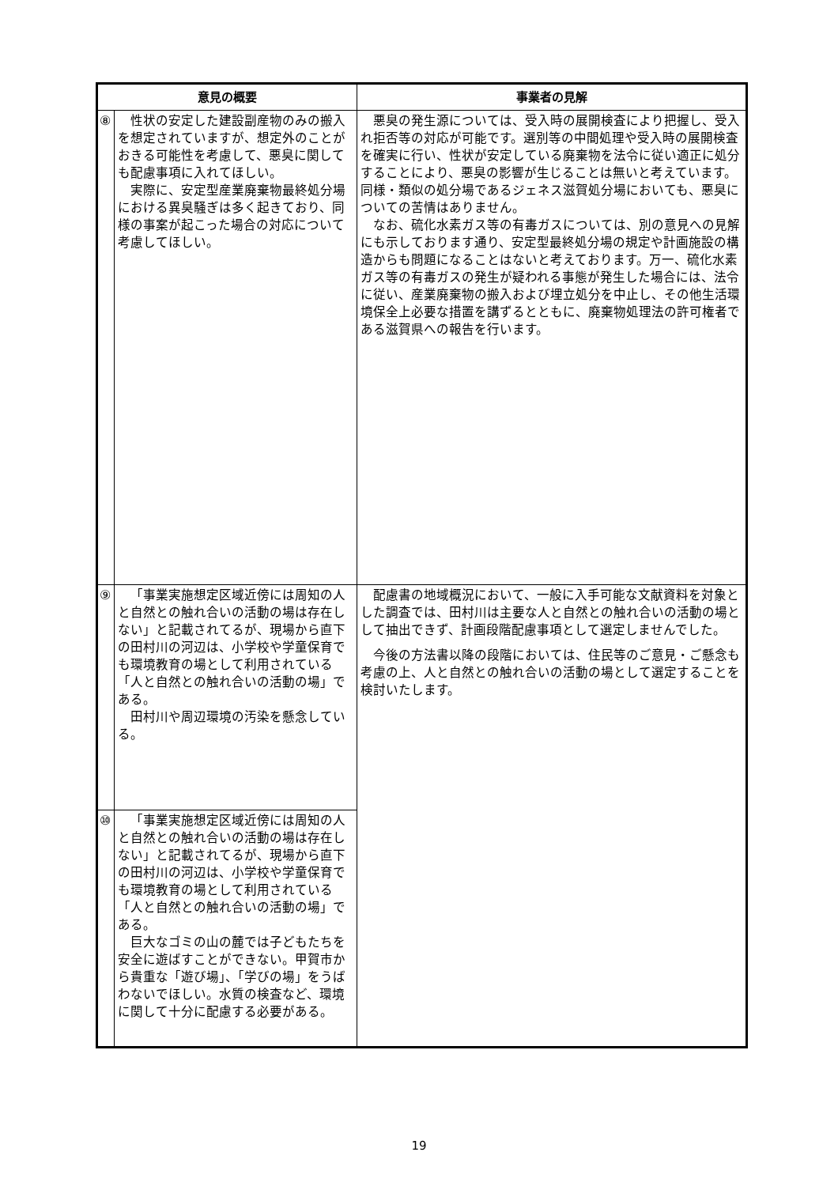| 意見の概要 | | 事業者の見解 |
| --- | --- | --- |
| ⑧ | 性状の安定した建設副産物のみの搬入を想定されていますが、想定外のことがおきる可能性を考慮して、悪臭に関しても配慮事項に入れてほしい。 実際に、安定型産業廃棄物最終処分場における異臭騒ぎは多く起きており、同様の事案が起こった場合の対応について考慮してほしい。 | 悪臭の発生源については、受入時の展開検査により把握し、受入れ拒否等の対応が可能です。選別等の中間処理や受入時の展開検査を確実に行い、性状が安定している廃棄物を法令に従い適正に処分することにより、悪臭の影響が生じることは無いと考えています。同様・類似の処分場であるジェネス滋賀処分場においても、悪臭についての苦情はありません。 なお、硫化水素ガス等の有毒ガスについては、別の意見への見解にも示しております通り、安定型最終処分場の規定や計画施設の構造からも問題になることはないと考えております。万一、硫化水素ガス等の有毒ガスの発生が疑われる事態が発生した場合には、法令に従い、産業廃棄物の搬入および埋立処分を中止し、その他生活環境保全上必要な措置を講ずるとともに、廃棄物処理法の許可権者である滋賀県への報告を行います。 |
| ⑨ | 「事業実施想定区域近傍には周知の人と自然との触れ合いの活動の場は存在しない」と記載されてるが、現場から直下の田村川の河辺は、小学校や学童保育でも環境教育の場として利用されている「人と自然との触れ合いの活動の場」である。 田村川や周辺環境の汚染を懸念している。 | 配慮書の地域概況において、一般に入手可能な文献資料を対象とした調査では、田村川は主要な人と自然との触れ合いの活動の場として抽出できず、計画段階配慮事項として選定しませんでした。 今後の方法書以降の段階においては、住民等のご意見・ご懸念も考慮の上、人と自然との触れ合いの活動の場として選定することを検討いたします。 |
| ⑩ | 「事業実施想定区域近傍には周知の人と自然との触れ合いの活動の場は存在しない」と記載されてるが、現場から直下の田村川の河辺は、小学校や学童保育でも環境教育の場として利用されている「人と自然との触れ合いの活動の場」である。 巨大なゴミの山の麓では子どもたちを安全に遊ばすことができない。甲賀市から貴重な「遊び場」、「学びの場」をうばわないでほしい。水質の検査など、環境に関して十分に配慮する必要がある。 | |
19